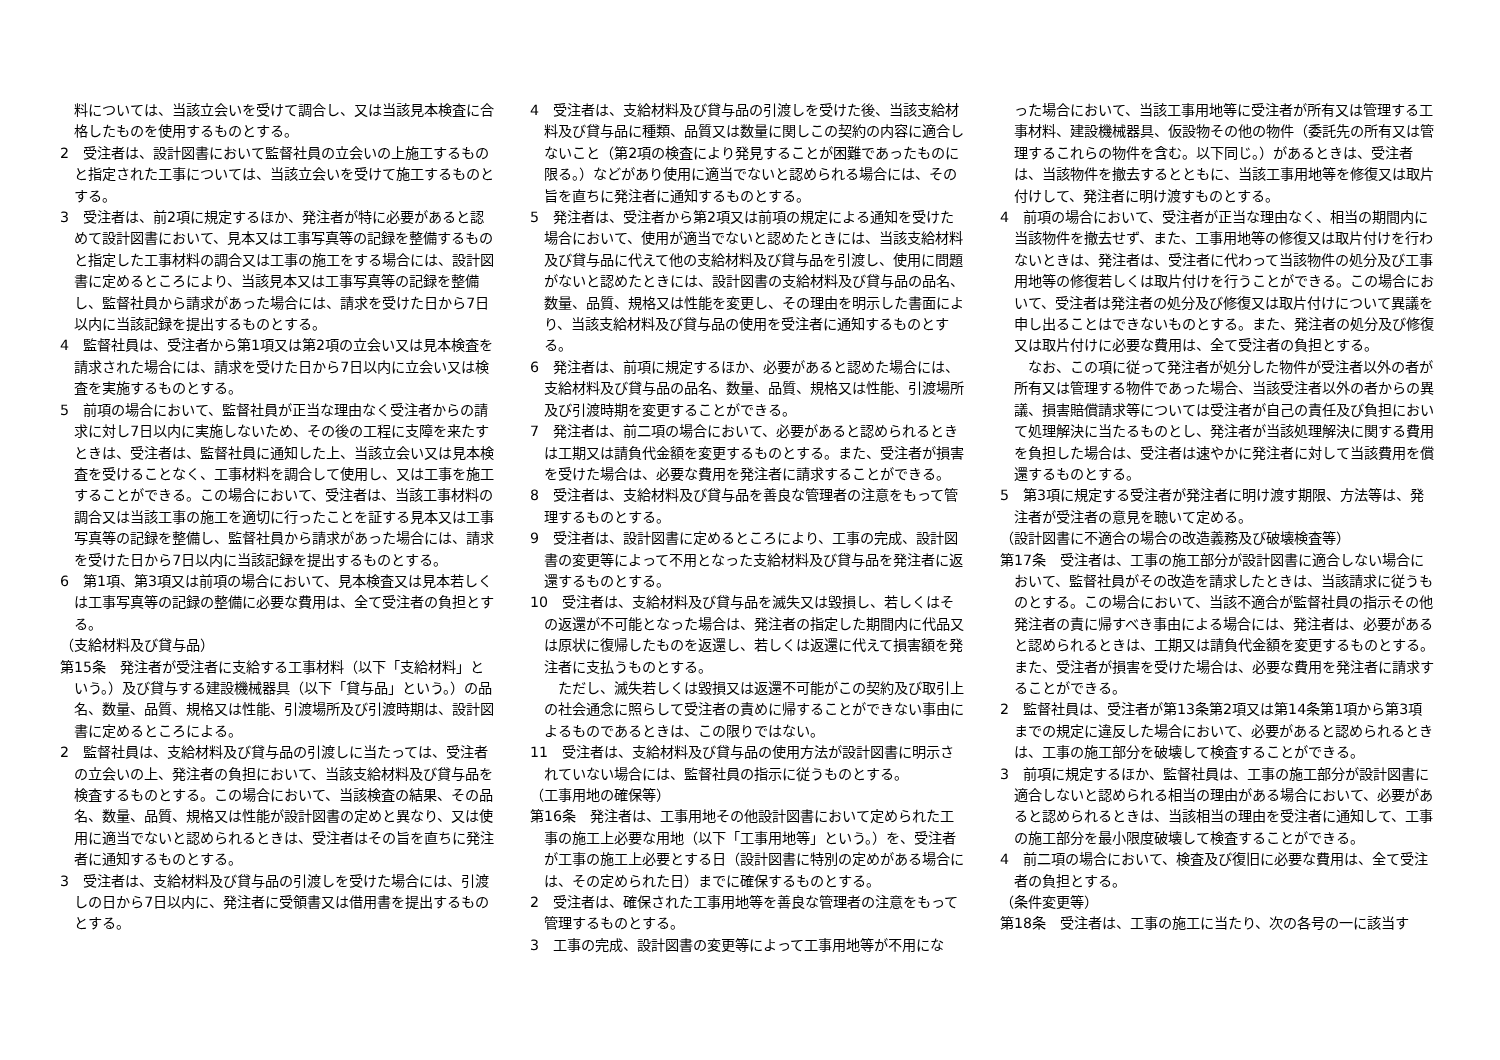料については、当該立会いを受けて調合し、又は当該見本検査に合格したものを使用するものとする。
2　受注者は、設計図書において監督社員の立会いの上施工するものと指定された工事については、当該立会いを受けて施工するものとする。
3　受注者は、前2項に規定するほか、発注者が特に必要があると認めて設計図書において、見本又は工事写真等の記録を整備するものと指定した工事材料の調合又は工事の施工をする場合には、設計図書に定めるところにより、当該見本又は工事写真等の記録を整備し、監督社員から請求があった場合には、請求を受けた日から7日以内に当該記録を提出するものとする。
4　監督社員は、受注者から第1項又は第2項の立会い又は見本検査を請求された場合には、請求を受けた日から7日以内に立会い又は検査を実施するものとする。
5　前項の場合において、監督社員が正当な理由なく受注者からの請求に対し7日以内に実施しないため、その後の工程に支障を来たすときは、受注者は、監督社員に通知した上、当該立会い又は見本検査を受けることなく、工事材料を調合して使用し、又は工事を施工することができる。この場合において、受注者は、当該工事材料の調合又は当該工事の施工を適切に行ったことを証する見本又は工事写真等の記録を整備し、監督社員から請求があった場合には、請求を受けた日から7日以内に当該記録を提出するものとする。
6　第1項、第3項又は前項の場合において、見本検査又は見本若しくは工事写真等の記録の整備に必要な費用は、全て受注者の負担とする。
（支給材料及び貸与品）
第15条　発注者が受注者に支給する工事材料（以下「支給材料」という。）及び貸与する建設機械器具（以下「貸与品」という。）の品名、数量、品質、規格又は性能、引渡場所及び引渡時期は、設計図書に定めるところによる。
2　監督社員は、支給材料及び貸与品の引渡しに当たっては、受注者の立会いの上、発注者の負担において、当該支給材料及び貸与品を検査するものとする。この場合において、当該検査の結果、その品名、数量、品質、規格又は性能が設計図書の定めと異なり、又は使用に適当でないと認められるときは、受注者はその旨を直ちに発注者に通知するものとする。
3　受注者は、支給材料及び貸与品の引渡しを受けた場合には、引渡しの日から7日以内に、発注者に受領書又は借用書を提出するものとする。
4　受注者は、支給材料及び貸与品の引渡しを受けた後、当該支給材料及び貸与品に種類、品質又は数量に関しこの契約の内容に適合しないこと（第2項の検査により発見することが困難であったものに限る。）などがあり使用に適当でないと認められる場合には、その旨を直ちに発注者に通知するものとする。
5　発注者は、受注者から第2項又は前項の規定による通知を受けた場合において、使用が適当でないと認めたときには、当該支給材料及び貸与品に代えて他の支給材料及び貸与品を引渡し、使用に問題がないと認めたときには、設計図書の支給材料及び貸与品の品名、数量、品質、規格又は性能を変更し、その理由を明示した書面により、当該支給材料及び貸与品の使用を受注者に通知するものとする。
6　発注者は、前項に規定するほか、必要があると認めた場合には、支給材料及び貸与品の品名、数量、品質、規格又は性能、引渡場所及び引渡時期を変更することができる。
7　発注者は、前二項の場合において、必要があると認められるときは工期又は請負代金額を変更するものとする。また、受注者が損害を受けた場合は、必要な費用を発注者に請求することができる。
8　受注者は、支給材料及び貸与品を善良な管理者の注意をもって管理するものとする。
9　受注者は、設計図書に定めるところにより、工事の完成、設計図書の変更等によって不用となった支給材料及び貸与品を発注者に返還するものとする。
10　受注者は、支給材料及び貸与品を滅失又は毀損し、若しくはその返還が不可能となった場合は、発注者の指定した期間内に代品又は原状に復帰したものを返還し、若しくは返還に代えて損害額を発注者に支払うものとする。
ただし、滅失若しくは毀損又は返還不可能がこの契約及び取引上の社会通念に照らして受注者の責めに帰することができない事由によるものであるときは、この限りではない。
11　受注者は、支給材料及び貸与品の使用方法が設計図書に明示されていない場合には、監督社員の指示に従うものとする。
（工事用地の確保等）
第16条　発注者は、工事用地その他設計図書において定められた工事の施工上必要な用地（以下「工事用地等」という。）を、受注者が工事の施工上必要とする日（設計図書に特別の定めがある場合には、その定められた日）までに確保するものとする。
2　受注者は、確保された工事用地等を善良な管理者の注意をもって管理するものとする。
3　工事の完成、設計図書の変更等によって工事用地等が不用にな
った場合において、当該工事用地等に受注者が所有又は管理する工事材料、建設機械器具、仮設物その他の物件（委託先の所有又は管理するこれらの物件を含む。以下同じ。）があるときは、受注者は、当該物件を撤去するとともに、当該工事用地等を修復又は取片付けして、発注者に明け渡すものとする。
4　前項の場合において、受注者が正当な理由なく、相当の期間内に当該物件を撤去せず、また、工事用地等の修復又は取片付けを行わないときは、発注者は、受注者に代わって当該物件の処分及び工事用地等の修復若しくは取片付けを行うことができる。この場合において、受注者は発注者の処分及び修復又は取片付けについて異議を申し出ることはできないものとする。また、発注者の処分及び修復又は取片付けに必要な費用は、全て受注者の負担とする。
なお、この項に従って発注者が処分した物件が受注者以外の者が所有又は管理する物件であった場合、当該受注者以外の者からの異議、損害賠償請求等については受注者が自己の責任及び負担において処理解決に当たるものとし、発注者が当該処理解決に関する費用を負担した場合は、受注者は速やかに発注者に対して当該費用を償還するものとする。
5　第3項に規定する受注者が発注者に明け渡す期限、方法等は、発注者が受注者の意見を聴いて定める。
（設計図書に不適合の場合の改造義務及び破壊検査等）
第17条　受注者は、工事の施工部分が設計図書に適合しない場合において、監督社員がその改造を請求したときは、当該請求に従うものとする。この場合において、当該不適合が監督社員の指示その他発注者の責に帰すべき事由による場合には、発注者は、必要があると認められるときは、工期又は請負代金額を変更するものとする。また、受注者が損害を受けた場合は、必要な費用を発注者に請求することができる。
2　監督社員は、受注者が第13条第2項又は第14条第1項から第3項までの規定に違反した場合において、必要があると認められるときは、工事の施工部分を破壊して検査することができる。
3　前項に規定するほか、監督社員は、工事の施工部分が設計図書に適合しないと認められる相当の理由がある場合において、必要があると認められるときは、当該相当の理由を受注者に通知して、工事の施工部分を最小限度破壊して検査することができる。
4　前二項の場合において、検査及び復旧に必要な費用は、全て受注者の負担とする。
（条件変更等）
第18条　受注者は、工事の施工に当たり、次の各号の一に該当す